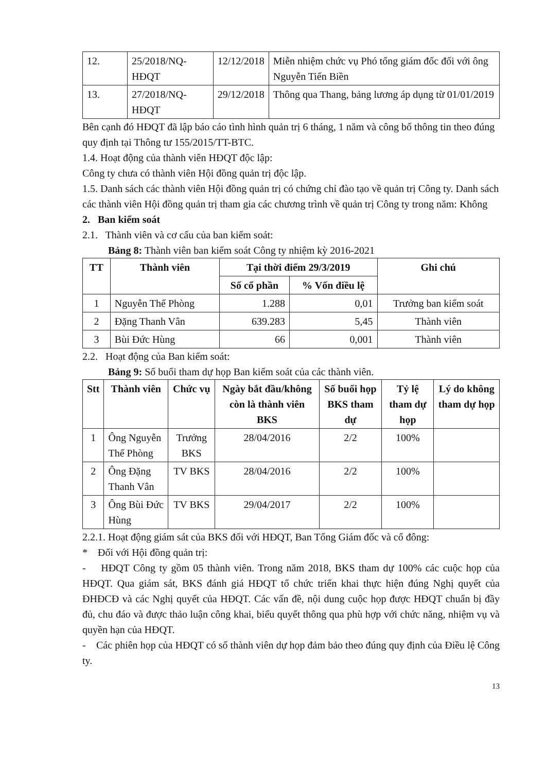| 12. | 25/2018/NQ-HĐQT | 12/12/2018 | Miễn nhiệm chức vụ Phó tổng giám đốc đối với ông Nguyễn Tiến Biền |
| 13. | 27/2018/NQ- HĐQT | 29/12/2018 | Thông qua Thang, bảng lương áp dụng từ 01/01/2019 |
Bên cạnh đó HĐQT đã lập báo cáo tình hình quản trị 6 tháng, 1 năm và công bố thông tin theo đúng quy định tại Thông tư 155/2015/TT-BTC.
1.4. Hoạt động của thành viên HĐQT độc lập:
Công ty chưa có thành viên Hội đồng quản trị độc lập.
1.5. Danh sách các thành viên Hội đồng quản trị có chứng chỉ đào tạo về quản trị Công ty. Danh sách các thành viên Hội đồng quản trị tham gia các chương trình về quản trị Công ty trong năm: Không
2. Ban kiểm soát
2.1. Thành viên và cơ cấu của ban kiểm soát:
Bảng 8: Thành viên ban kiểm soát Công ty nhiệm kỳ 2016-2021
| TT | Thành viên | Tại thời điểm 29/3/2019 | | Ghi chú |
| --- | --- | --- | --- | --- |
| | | Số cổ phần | % Vốn điều lệ | |
| 1 | Nguyễn Thế Phòng | 1.288 | 0,01 | Trưởng ban kiểm soát |
| 2 | Đặng Thanh Vân | 639.283 | 5,45 | Thành viên |
| 3 | Bùi Đức Hùng | 66 | 0,001 | Thành viên |
2.2. Hoạt động của Ban kiểm soát:
Bảng 9: Số buổi tham dự họp Ban kiểm soát của các thành viên.
| Stt | Thành viên | Chức vụ | Ngày bắt đầu/không còn là thành viên BKS | Số buổi họp BKS tham dự | Tỷ lệ tham dự họp | Lý do không tham dự họp |
| --- | --- | --- | --- | --- | --- | --- |
| 1 | Ông Nguyễn Thế Phòng | Trưởng BKS | 28/04/2016 | 2/2 | 100% | |
| 2 | Ông Đặng Thanh Vân | TV BKS | 28/04/2016 | 2/2 | 100% | |
| 3 | Ông Bùi Đức Hùng | TV BKS | 29/04/2017 | 2/2 | 100% | |
2.2.1. Hoạt động giám sát của BKS đối với HĐQT, Ban Tổng Giám đốc và cổ đông:
* Đối với Hội đồng quản trị:
- HĐQT Công ty gồm 05 thành viên. Trong năm 2018, BKS tham dự 100% các cuộc họp của HĐQT. Qua giám sát, BKS đánh giá HĐQT tổ chức triển khai thực hiện đúng Nghị quyết của ĐHĐCĐ và các Nghị quyết của HĐQT. Các vấn đề, nội dung cuộc họp được HĐQT chuẩn bị đầy đủ, chu đáo và được thảo luận công khai, biểu quyết thông qua phù hợp với chức năng, nhiệm vụ và quyền hạn của HĐQT.
- Các phiên họp của HĐQT có số thành viên dự họp đảm bảo theo đúng quy định của Điều lệ Công ty.
13